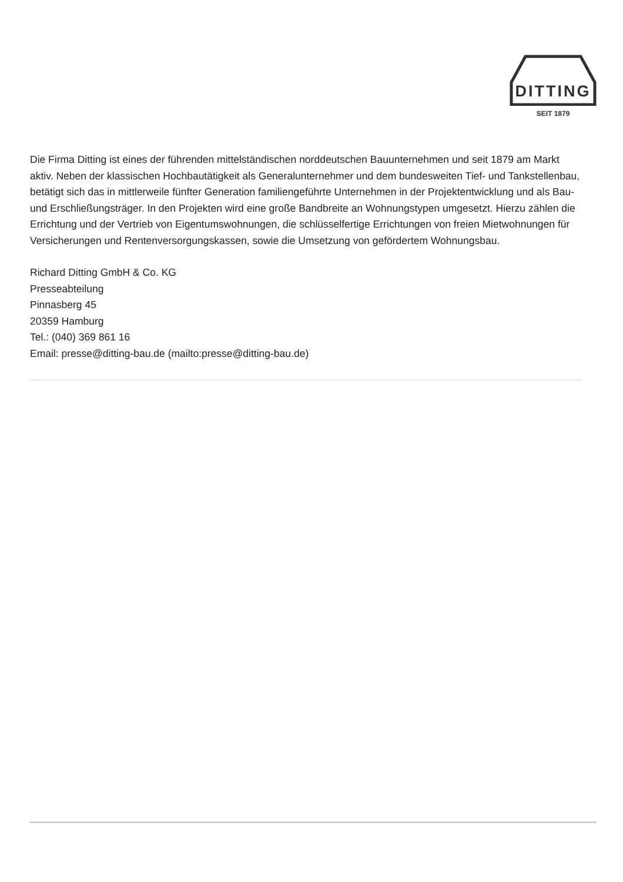DITTING
SEIT 1879
Die Firma Ditting ist eines der führenden mittelständischen norddeutschen Bauunternehmen und seit 1879 am Markt aktiv. Neben der klassischen Hochbautätigkeit als Generalunternehmer und dem bundesweiten Tief- und Tankstellenbau, betätigt sich das in mittlerweile fünfter Generation familiengeführte Unternehmen in der Projektentwicklung und als Bau- und Erschließungsträger. In den Projekten wird eine große Bandbreite an Wohnungstypen umgesetzt. Hierzu zählen die Errichtung und der Vertrieb von Eigentumswohnungen, die schlüsselfertige Errichtungen von freien Mietwohnungen für Versicherungen und Rentenversorgungskassen, sowie die Umsetzung von gefördertem Wohnungsbau.
Richard Ditting GmbH & Co. KG
Presseabteilung
Pinnasberg 45
20359 Hamburg
Tel.: (040) 369 861 16
Email: presse@ditting-bau.de (mailto:presse@ditting-bau.de)